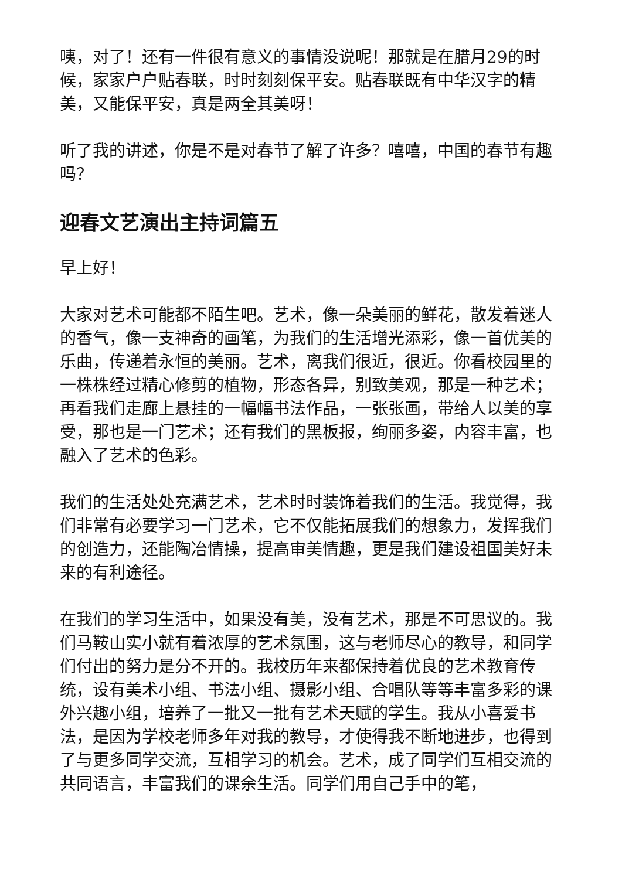咦，对了！还有一件很有意义的事情没说呢！那就是在腊月29的时候，家家户户贴春联，时时刻刻保平安。贴春联既有中华汉字的精美，又能保平安，真是两全其美呀！
听了我的讲述，你是不是对春节了解了许多？嘻嘻，中国的春节有趣吗？
迎春文艺演出主持词篇五
早上好！
大家对艺术可能都不陌生吧。艺术，像一朵美丽的鲜花，散发着迷人的香气，像一支神奇的画笔，为我们的生活增光添彩，像一首优美的乐曲，传递着永恒的美丽。艺术，离我们很近，很近。你看校园里的一株株经过精心修剪的植物，形态各异，别致美观，那是一种艺术；再看我们走廊上悬挂的一幅幅书法作品，一张张画，带给人以美的享受，那也是一门艺术；还有我们的黑板报，绚丽多姿，内容丰富，也融入了艺术的色彩。
我们的生活处处充满艺术，艺术时时装饰着我们的生活。我觉得，我们非常有必要学习一门艺术，它不仅能拓展我们的想象力，发挥我们的创造力，还能陶冶情操，提高审美情趣，更是我们建设祖国美好未来的有利途径。
在我们的学习生活中，如果没有美，没有艺术，那是不可思议的。我们马鞍山实小就有着浓厚的艺术氛围，这与老师尽心的教导，和同学们付出的努力是分不开的。我校历年来都保持着优良的艺术教育传统，设有美术小组、书法小组、摄影小组、合唱队等等丰富多彩的课外兴趣小组，培养了一批又一批有艺术天赋的学生。我从小喜爱书法，是因为学校老师多年对我的教导，才使得我不断地进步，也得到了与更多同学交流，互相学习的机会。艺术，成了同学们互相交流的共同语言，丰富我们的课余生活。同学们用自己手中的笔，